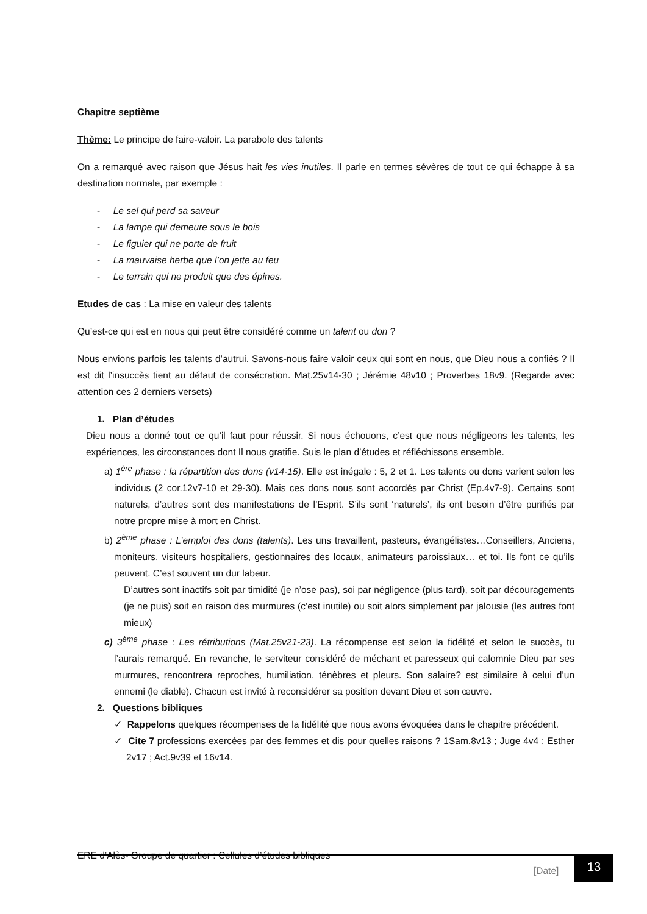Chapitre septième
Thème: Le principe de faire-valoir. La parabole des talents
On a remarqué avec raison que Jésus hait les vies inutiles. Il parle en termes sévères de tout ce qui échappe à sa destination normale, par exemple :
- Le sel qui perd sa saveur
- La lampe qui demeure sous le bois
- Le figuier qui ne porte de fruit
- La mauvaise herbe que l’on jette au feu
- Le terrain qui ne produit que des épines.
Etudes de cas : La mise en valeur des talents
Qu’est-ce qui est en nous qui peut être considéré comme un talent ou don ?
Nous envions parfois les talents d’autrui. Savons-nous faire valoir ceux qui sont en nous, que Dieu nous a confiés ? Il est dit l’insuccès tient au défaut de consécration. Mat.25v14-30 ; Jérémie 48v10 ; Proverbes 18v9. (Regarde avec attention ces 2 derniers versets)
1. Plan d’études
Dieu nous a donné tout ce qu’il faut pour réussir. Si nous échouons, c’est que nous négligeons les talents, les expériences, les circonstances dont Il nous gratifie. Suis le plan d’études et réfléchissons ensemble.
a) 1<sup>ère</sup> phase : la répartition des dons (v14-15). Elle est inégale : 5, 2 et 1. Les talents ou dons varient selon les individus (2 cor.12v7-10 et 29-30). Mais ces dons nous sont accordés par Christ (Ep.4v7-9). Certains sont naturels, d’autres sont des manifestations de l’Esprit. S’ils sont ‘naturels’, ils ont besoin d’être purifiés par notre propre mise à mort en Christ.
b) 2<sup>ème</sup> phase : L’emploi des dons (talents). Les uns travaillent, pasteurs, évangélistes…Conseillers, Anciens, moniteurs, visiteurs hospitaliers, gestionnaires des locaux, animateurs paroissiaux… et toi. Ils font ce qu’ils peuvent. C’est souvent un dur labeur.
D’autres sont inactifs soit par timidité (je n’ose pas), soi par négligence (plus tard), soit par découragements (je ne puis) soit en raison des murmures (c’est inutile) ou soit alors simplement par jalousie (les autres font mieux)
c) 3<sup>ème</sup> phase : Les rétributions (Mat.25v21-23). La récompense est selon la fidélité et selon le succès, tu l’aurais remarqué. En revanche, le serviteur considéré de méchant et paresseux qui calomnie Dieu par ses murmures, rencontrera reproches, humiliation, ténèbres et pleurs. Son salaire? est similaire à celui d’un ennemi (le diable). Chacun est invité à reconsidérer sa position devant Dieu et son œuvre.
2. Questions bibliques
✓ Rappelons quelques récompenses de la fidélité que nous avons évoquées dans le chapitre précédent.
✓ Cite 7 professions exercées par des femmes et dis pour quelles raisons ? 1Sam.8v13 ; Juge 4v4 ; Esther 2v17 ; Act.9v39 et 16v14.
ERE d’Alès- Groupe de quartier : Cellules d’études bibliques
[Date] 13